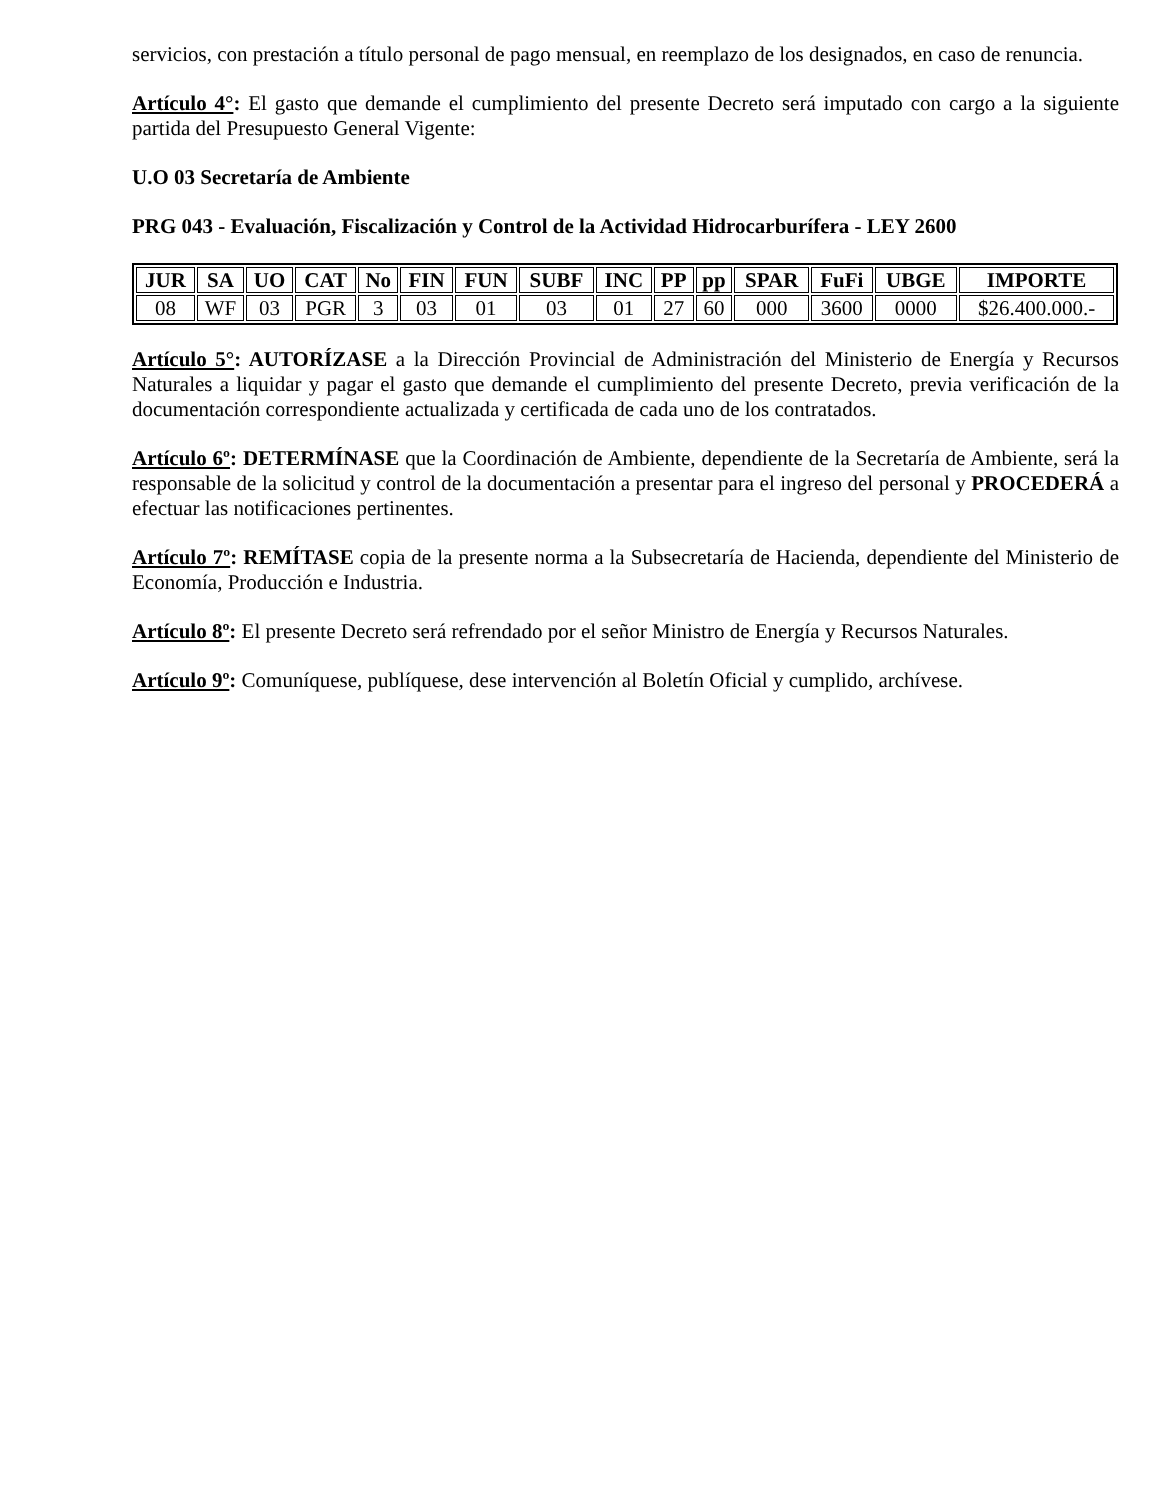servicios, con prestación a título personal de pago mensual, en reemplazo de los designados, en caso de renuncia.
Artículo 4°: El gasto que demande el cumplimiento del presente Decreto será imputado con cargo a la siguiente partida del Presupuesto General Vigente:
U.O 03 Secretaría de Ambiente
PRG 043 - Evaluación, Fiscalización y Control de la Actividad Hidrocarburífera - LEY 2600
| JUR | SA | UO | CAT | No | FIN | FUN | SUBF | INC | PP | pp | SPAR | FuFi | UBGE | IMPORTE |
| --- | --- | --- | --- | --- | --- | --- | --- | --- | --- | --- | --- | --- | --- | --- |
| 08 | WF | 03 | PGR | 3 | 03 | 01 | 03 | 01 | 27 | 60 | 000 | 3600 | 0000 | $26.400.000.- |
Artículo 5°: AUTORÍZASE a la Dirección Provincial de Administración del Ministerio de Energía y Recursos Naturales a liquidar y pagar el gasto que demande el cumplimiento del presente Decreto, previa verificación de la documentación correspondiente actualizada y certificada de cada uno de los contratados.
Artículo 6º: DETERMÍNASE que la Coordinación de Ambiente, dependiente de la Secretaría de Ambiente, será la responsable de la solicitud y control de la documentación a presentar para el ingreso del personal y PROCEDERÁ a efectuar las notificaciones pertinentes.
Artículo 7º: REMÍTASE copia de la presente norma a la Subsecretaría de Hacienda, dependiente del Ministerio de Economía, Producción e Industria.
Artículo 8º: El presente Decreto será refrendado por el señor Ministro de Energía y Recursos Naturales.
Artículo 9º: Comuníquese, publíquese, dese intervención al Boletín Oficial y cumplido, archívese.